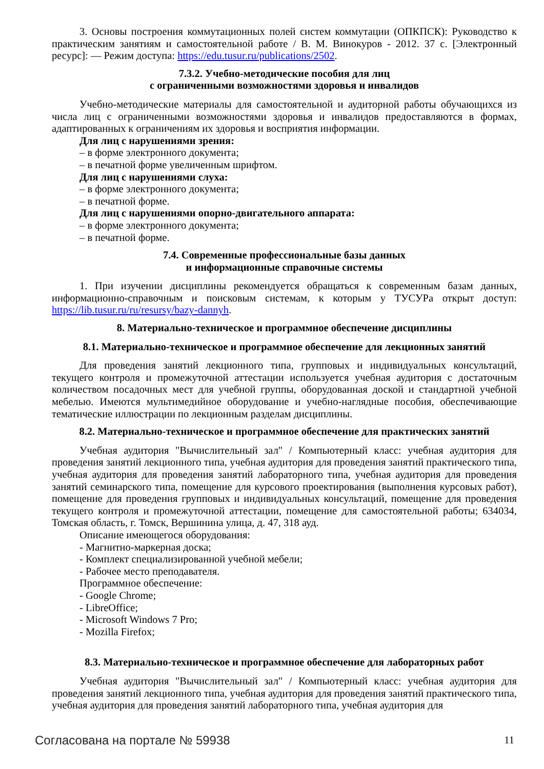3. Основы построения коммутационных полей систем коммутации (ОПКПСК): Руководство к практическим занятиям и самостоятельной работе / В. М. Винокуров - 2012. 37 с. [Электронный ресурс]: — Режим доступа: https://edu.tusur.ru/publications/2502.
7.3.2. Учебно-методические пособия для лиц
с ограниченными возможностями здоровья и инвалидов
Учебно-методические материалы для самостоятельной и аудиторной работы обучающихся из числа лиц с ограниченными возможностями здоровья и инвалидов предоставляются в формах, адаптированных к ограничениям их здоровья и восприятия информации.
Для лиц с нарушениями зрения:
– в форме электронного документа;
– в печатной форме увеличенным шрифтом.
Для лиц с нарушениями слуха:
– в форме электронного документа;
– в печатной форме.
Для лиц с нарушениями опорно-двигательного аппарата:
– в форме электронного документа;
– в печатной форме.
7.4. Современные профессиональные базы данных
и информационные справочные системы
1. При изучении дисциплины рекомендуется обращаться к современным базам данных, информационно-справочным и поисковым системам, к которым у ТУСУРа открыт доступ: https://lib.tusur.ru/ru/resursy/bazy-dannyh.
8. Материально-техническое и программное обеспечение дисциплины
8.1. Материально-техническое и программное обеспечение для лекционных занятий
Для проведения занятий лекционного типа, групповых и индивидуальных консультаций, текущего контроля и промежуточной аттестации используется учебная аудитория с достаточным количеством посадочных мест для учебной группы, оборудованная доской и стандартной учебной мебелью. Имеются мультимедийное оборудование и учебно-наглядные пособия, обеспечивающие тематические иллюстрации по лекционным разделам дисциплины.
8.2. Материально-техническое и программное обеспечение для практических занятий
Учебная аудитория "Вычислительный зал" / Компьютерный класс: учебная аудитория для проведения занятий лекционного типа, учебная аудитория для проведения занятий практического типа, учебная аудитория для проведения занятий лабораторного типа, учебная аудитория для проведения занятий семинарского типа, помещение для курсового проектирования (выполнения курсовых работ), помещение для проведения групповых и индивидуальных консультаций, помещение для проведения текущего контроля и промежуточной аттестации, помещение для самостоятельной работы; 634034, Томская область, г. Томск, Вершинина улица, д. 47, 318 ауд.
Описание имеющегося оборудования:
- Магнитно-маркерная доска;
- Комплект специализированной учебной мебели;
- Рабочее место преподавателя.
Программное обеспечение:
- Google Chrome;
- LibreOffice;
- Microsoft Windows 7 Pro;
- Mozilla Firefox;
8.3. Материально-техническое и программное обеспечение для лабораторных работ
Учебная аудитория "Вычислительный зал" / Компьютерный класс: учебная аудитория для проведения занятий лекционного типа, учебная аудитория для проведения занятий практического типа, учебная аудитория для проведения занятий лабораторного типа, учебная аудитория для
Согласована на портале № 59938 11